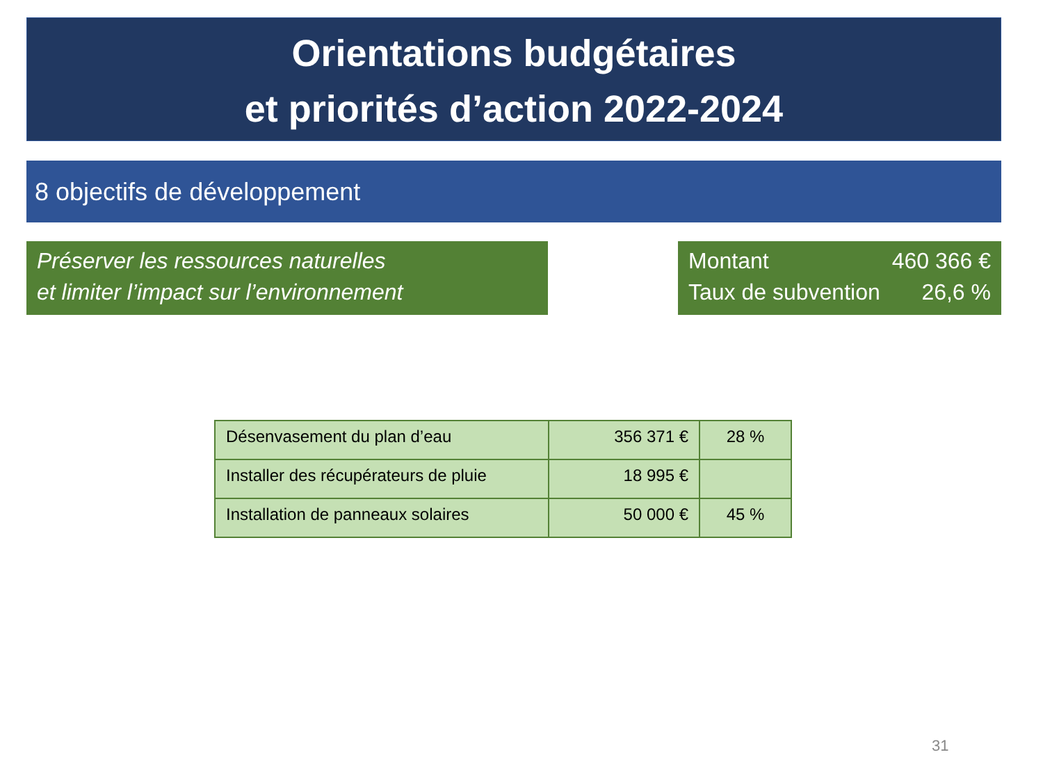Orientations budgétaires
et priorités d’action 2022-2024
8 objectifs de développement
Préserver les ressources naturelles
et limiter l’impact sur l’environnement
Montant 460 366 €
Taux de subvention 26,6 %
| Désenvasement du plan d’eau | 356 371 € | 28 % |
| Installer des récupérateurs de pluie | 18 995 € | |
| Installation de panneaux solaires | 50 000 € | 45 % |
31